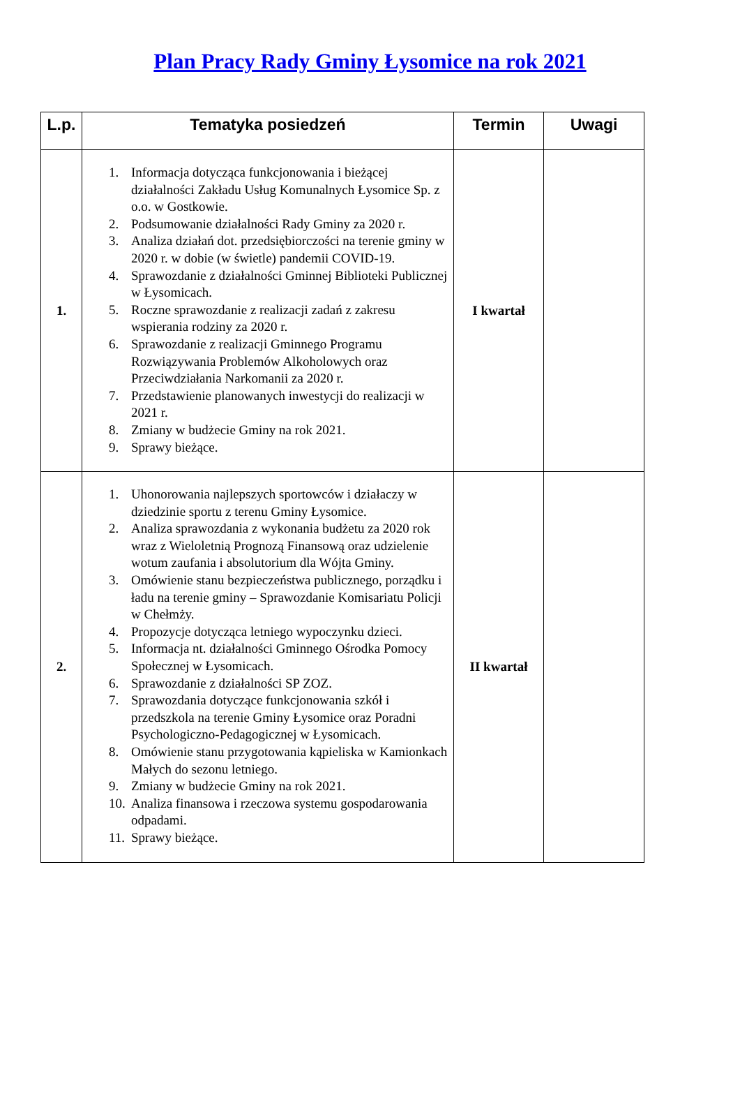Plan Pracy Rady Gminy Łysomice na rok 2021
| L.p. | Tematyka posiedzeń | Termin | Uwagi |
| --- | --- | --- | --- |
| 1. | 1. Informacja dotycząca funkcjonowania i bieżącej działalności Zakładu Usług Komunalnych Łysomice Sp. z o.o. w Gostkowie. 2. Podsumowanie działalności Rady Gminy za 2020 r. 3. Analiza działań dot. przedsiębiorczości na terenie gminy w 2020 r. w dobie (w świetle) pandemii COVID-19. 4. Sprawozdanie z działalności Gminnej Biblioteki Publicznej w Łysomicach. 5. Roczne sprawozdanie z realizacji zadań z zakresu wspierania rodziny za 2020 r. 6. Sprawozdanie z realizacji Gminnego Programu Rozwiązywania Problemów Alkoholowych oraz Przeciwdziałania Narkomanii za 2020 r. 7. Przedstawienie planowanych inwestycji do realizacji w 2021 r. 8. Zmiany w budżecie Gminy na rok 2021. 9. Sprawy bieżące. | I kwartał | |
| 2. | 1. Uhonorowania najlepszych sportowców i działaczy w dziedzinie sportu z terenu Gminy Łysomice. 2. Analiza sprawozdania z wykonania budżetu za 2020 rok wraz z Wieloletnią Prognozą Finansową oraz udzielenie wotum zaufania i absolutorium dla Wójta Gminy. 3. Omówienie stanu bezpieczeństwa publicznego, porządku i ładu na terenie gminy – Sprawozdanie Komisariatu Policji w Chełmży. 4. Propozycje dotycząca letniego wypoczynku dzieci. 5. Informacja nt. działalności Gminnego Ośrodka Pomocy Społecznej w Łysomicach. 6. Sprawozdanie z działalności SP ZOZ. 7. Sprawozdania dotyczące funkcjonowania szkół i przedszkola na terenie Gminy Łysomice oraz Poradni Psychologiczno-Pedagogicznej w Łysomicach. 8. Omówienie stanu przygotowania kąpieliska w Kamionkach Małych do sezonu letniego. 9. Zmiany w budżecie Gminy na rok 2021. 10. Analiza finansowa i rzeczowa systemu gospodarowania odpadami. 11. Sprawy bieżące. | II kwartał | |